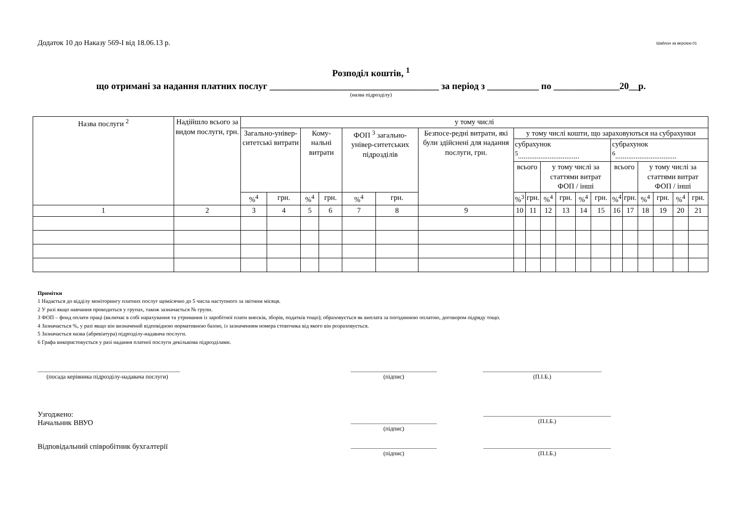Додаток 10 до Наказу 569-І від 18.06.13 р. Шаблон за версією 01
Розподіл коштів, <sup>1</sup>
що отримані за надання платних послуг ____________________________________ за період з ___________ по ______________20__р.
(назва підрозділу)
| Назва послуги <sup>2</sup> | Надійшло всього за видом послуги, грн. | у тому числі | | | | | | | | | | | | | | | | | | |
| --- | --- | --- | --- | --- | --- | --- | --- | --- | --- | --- | --- | --- | --- | --- | --- | --- | --- | --- | --- | --- |
| | | Загально-універ-ситетські витрати | | Кому-нальні витрати | | ФОП <sup>3</sup> загально-універ-ситетських підрозділів | | Безпосе-редні витрати, які були здійснені для надання послуги, грн. | у тому числі кошти, що зараховуються на субрахунки | | | | | | | | | | | |
| | | | | | | | | | субрахунок <sup>5</sup>................................. | | | | | | субрахунок <sup>6</sup>................................. | | | | | |
| | | | | | | | | | всього | | у тому числі за статтями витрат ФОП / інші | | | | всього | | у тому числі за статтями витрат ФОП / інші | | | |
| | | %<sup>4</sup> | грн. | %<sup>4</sup> | грн. | %<sup>4</sup> | грн. | | %<sup>3</sup> | грн. | %<sup>4</sup> | грн. | %<sup>4</sup> | грн. | %<sup>4</sup> | грн. | %<sup>4</sup> | грн. | %<sup>4</sup> | грн. |
| 1 | 2 | 3 | 4 | 5 | 6 | 7 | 8 | 9 | 10 | 11 | 12 | 13 | 14 | 15 | 16 | 17 | 18 | 19 | 20 | 21 |
Примітки
1 Надається до відділу моніторингу платних послуг щомісячно до 5 числа наступного за звітним місяця.
2 У разі якщо навчання проводиться у групах, також зазначається № групи.
3 ФОП – фонд оплати праці (включає в собі нарахування та утримання із заробітної плати внесків, зборів, податків тощо); обраховується як виплата за погодинною оплатою, договором підряду тощо.
4 Зазначається %, у разі якщо він визначений відповідною нормативною базою, із зазначенням номера стовпчика від якого він розраховується.
5 Зазначається назва (абревіатура) підрозділу-надавача послуги.
6 Графа використовується у разі надання платної послуги декількома підрозділами.
________________________________________________
(посада керівника підрозділу-надавача послуги)
_____________________________
(підпис)
________________________________________
(П.І.Б.)
Узгоджено:
Начальник ВВУО
_____________________________
(підпис)
___________________________________________
(П.І.Б.)
Відповідальний співробітник бухгалтерії
_____________________________
(підпис)
___________________________________________
(П.І.Б.)